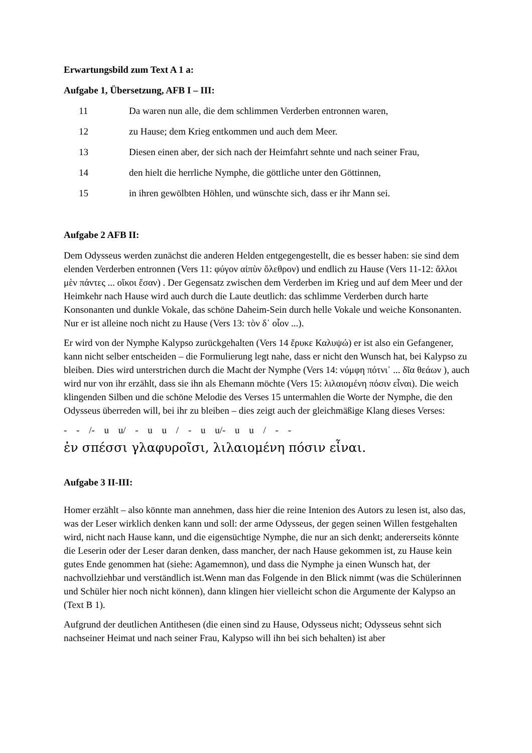Erwartungsbild zum Text A 1 a:
Aufgabe 1, Übersetzung, AFB I – III:
11 Da waren nun alle, die dem schlimmen Verderben entronnen waren,
12 zu Hause; dem Krieg entkommen und auch dem Meer.
13 Diesen einen aber, der sich nach der Heimfahrt sehnte und nach seiner Frau,
14 den hielt die herrliche Nymphe, die göttliche unter den Göttinnen,
15 in ihren gewölbten Höhlen, und wünschte sich, dass er ihr Mann sei.
Aufgabe 2 AFB II:
Dem Odysseus werden zunächst die anderen Helden entgegengestellt, die es besser haben: sie sind dem elenden Verderben entronnen (Vers 11: φύγον αἰπὺν ὄλεθρον) und endlich zu Hause (Vers 11-12: ἄλλοι μὲν πάντες ... οἴκοι ἔσαν) . Der Gegensatz zwischen dem Verderben im Krieg und auf dem Meer und der Heimkehr nach Hause wird auch durch die Laute deutlich: das schlimme Verderben durch harte Konsonanten und dunkle Vokale, das schöne Daheim-Sein durch helle Vokale und weiche Konsonanten. Nur er ist alleine noch nicht zu Hause (Vers 13: τὸν δ᾽ οἶον ...).
Er wird von der Nymphe Kalypso zurückgehalten (Vers 14 ἔρυκε Καλυψώ) er ist also ein Gefangener, kann nicht selber entscheiden – die Formulierung legt nahe, dass er nicht den Wunsch hat, bei Kalypso zu bleiben. Dies wird unterstrichen durch die Macht der Nymphe (Vers 14: νύμφη πότνι᾽ ... δῖα θεάων ), auch wird nur von ihr erzählt, dass sie ihn als Ehemann möchte (Vers 15: λιλαιομένη πόσιν εἶναι). Die weich klingenden Silben und die schöne Melodie des Verses 15 untermahlen die Worte der Nymphe, die den Odysseus überreden will, bei ihr zu bleiben – dies zeigt auch der gleichmäßige Klang dieses Verses:
- - /- u u/ - u u / - u u/- u u / - -
ἐν σπέσσι γλαφυροῖσι, λιλαιομένη πόσιν εἶναι.
Aufgabe 3 II-III:
Homer erzählt – also könnte man annehmen, dass hier die reine Intenion des Autors zu lesen ist, also das, was der Leser wirklich denken kann und soll: der arme Odysseus, der gegen seinen Willen festgehalten wird, nicht nach Hause kann, und die eigensüchtige Nymphe, die nur an sich denkt; andererseits könnte die Leserin oder der Leser daran denken, dass mancher, der nach Hause gekommen ist, zu Hause kein gutes Ende genommen hat (siehe: Agamemnon), und dass die Nymphe ja einen Wunsch hat, der nachvollziehbar und verständlich ist.Wenn man das Folgende in den Blick nimmt (was die Schülerinnen und Schüler hier noch nicht können), dann klingen hier vielleicht schon die Argumente der Kalypso an (Text B 1).
Aufgrund der deutlichen Antithesen (die einen sind zu Hause, Odysseus nicht; Odysseus sehnt sich nachseiner Heimat und nach seiner Frau, Kalypso will ihn bei sich behalten) ist aber